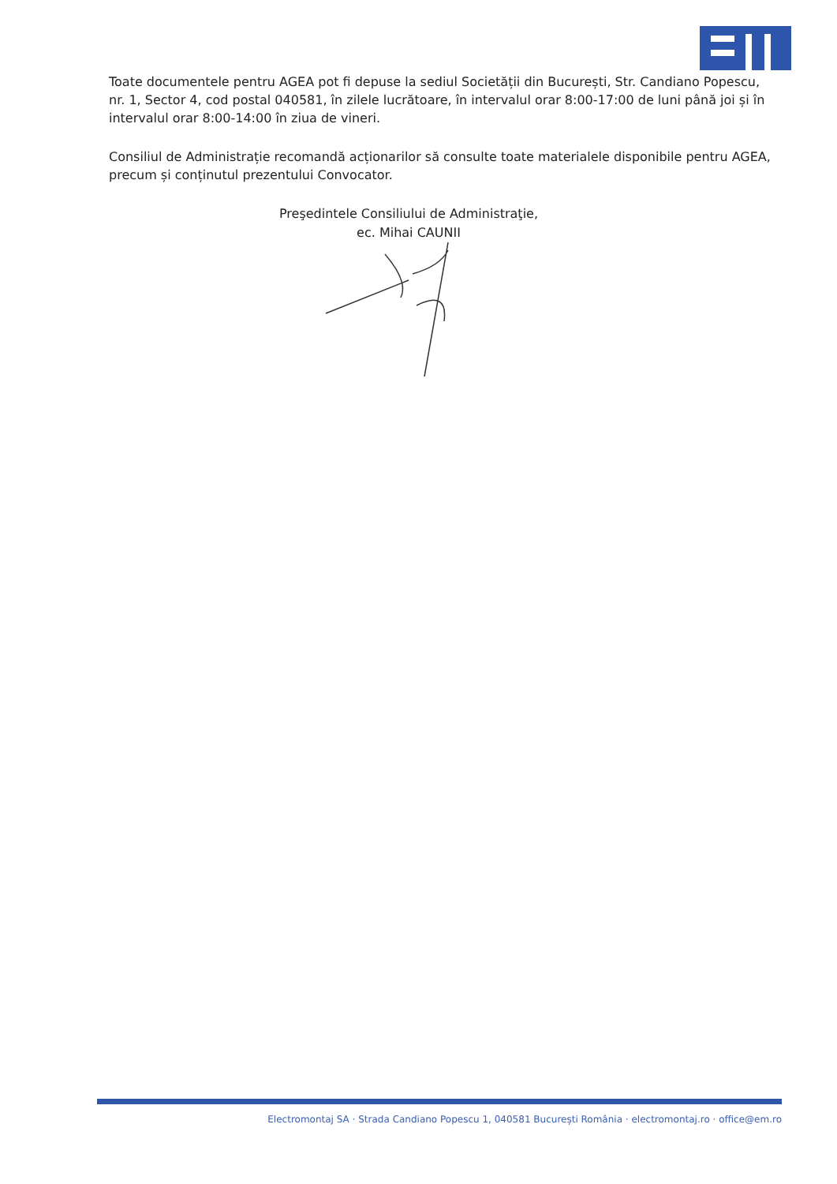Toate documentele pentru AGEA pot fi depuse la sediul Societății din București, Str. Candiano Popescu, nr. 1, Sector 4, cod postal 040581, în zilele lucrătoare, în intervalul orar 8:00-17:00 de luni până joi și în intervalul orar 8:00-14:00 în ziua de vineri.
Consiliul de Administrație recomandă acționarilor să consulte toate materialele disponibile pentru AGEA, precum și conținutul prezentului Convocator.
Preşedintele Consiliului de Administraţie,
ec. Mihai CAUNII
Electromontaj SA · Strada Candiano Popescu 1, 040581 București România · electromontaj.ro · office@em.ro